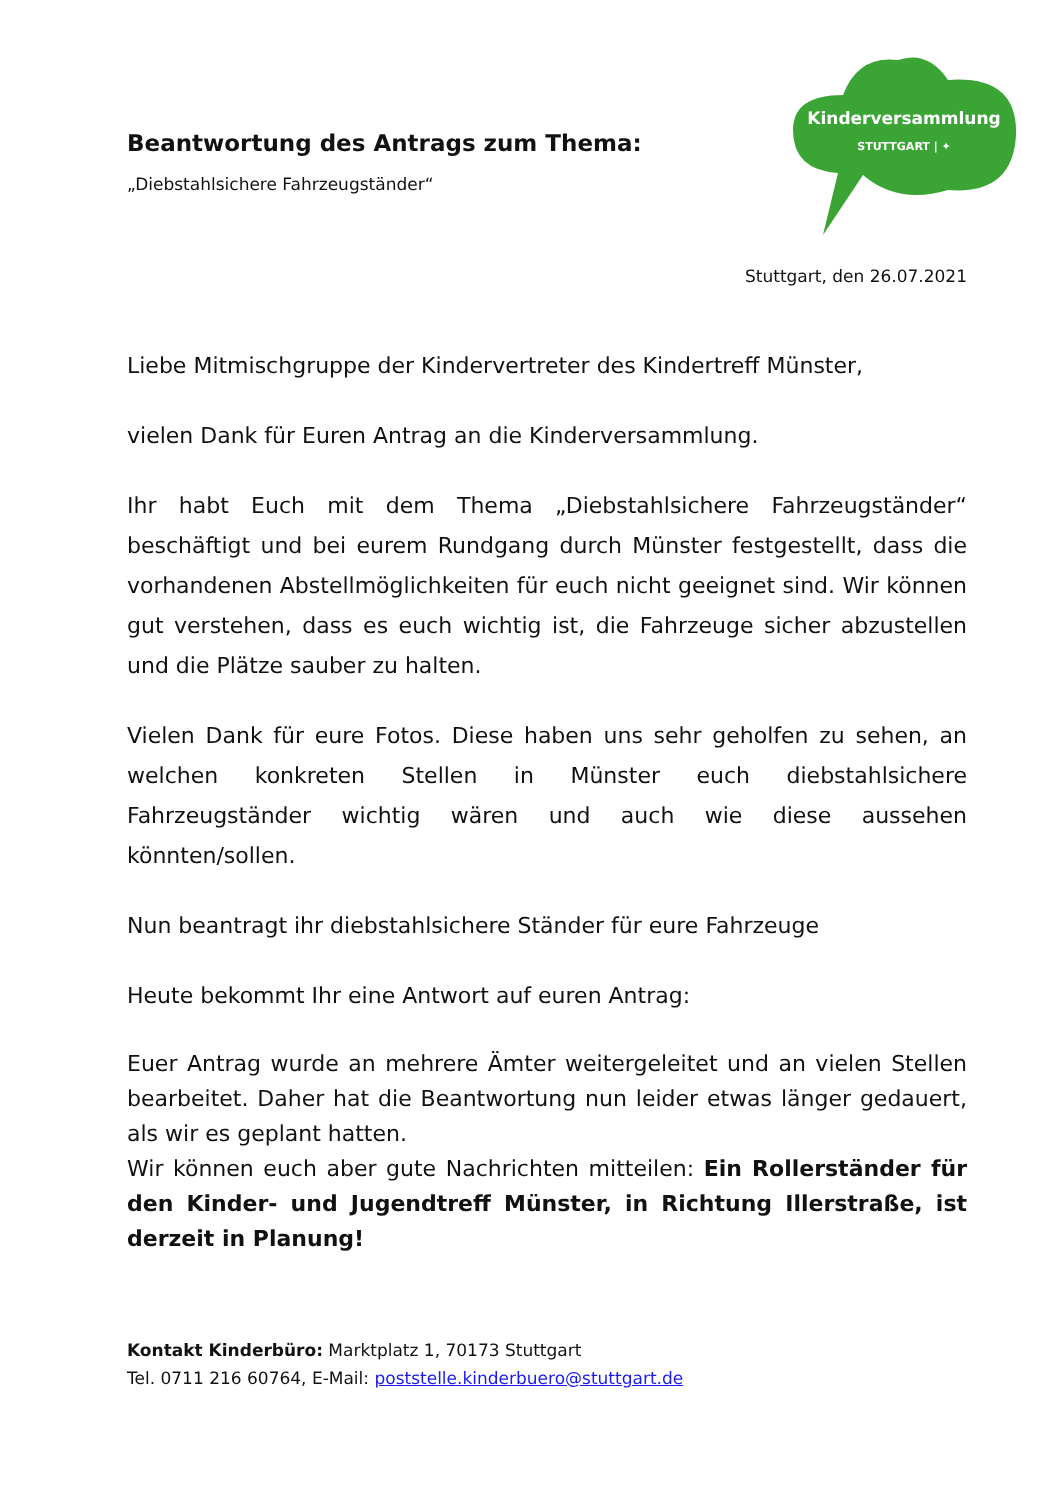Kinderversammlung
STUTTGART | ✦
Beantwortung des Antrags zum Thema:
„Diebstahlsichere Fahrzeugständer“
Stuttgart, den 26.07.2021
Liebe Mitmischgruppe der Kindervertreter des Kindertreff Münster,
vielen Dank für Euren Antrag an die Kinderversammlung.
Ihr habt Euch mit dem Thema „Diebstahlsichere Fahrzeugständer“ beschäftigt und bei eurem Rundgang durch Münster festgestellt, dass die vorhandenen Abstellmöglichkeiten für euch nicht geeignet sind. Wir können gut verstehen, dass es euch wichtig ist, die Fahrzeuge sicher abzustellen und die Plätze sauber zu halten.
Vielen Dank für eure Fotos. Diese haben uns sehr geholfen zu sehen, an welchen konkreten Stellen in Münster euch diebstahlsichere Fahrzeugständer wichtig wären und auch wie diese aussehen könnten/sollen.
Nun beantragt ihr diebstahlsichere Ständer für eure Fahrzeuge
Heute bekommt Ihr eine Antwort auf euren Antrag:
Euer Antrag wurde an mehrere Ämter weitergeleitet und an vielen Stellen bearbeitet. Daher hat die Beantwortung nun leider etwas länger gedauert, als wir es geplant hatten.
Wir können euch aber gute Nachrichten mitteilen: Ein Rollerständer für den Kinder- und Jugendtreff Münster, in Richtung Illerstraße, ist derzeit in Planung!
Kontakt Kinderbüro: Marktplatz 1, 70173 Stuttgart
Tel. 0711 216 60764, E-Mail: poststelle.kinderbuero@stuttgart.de